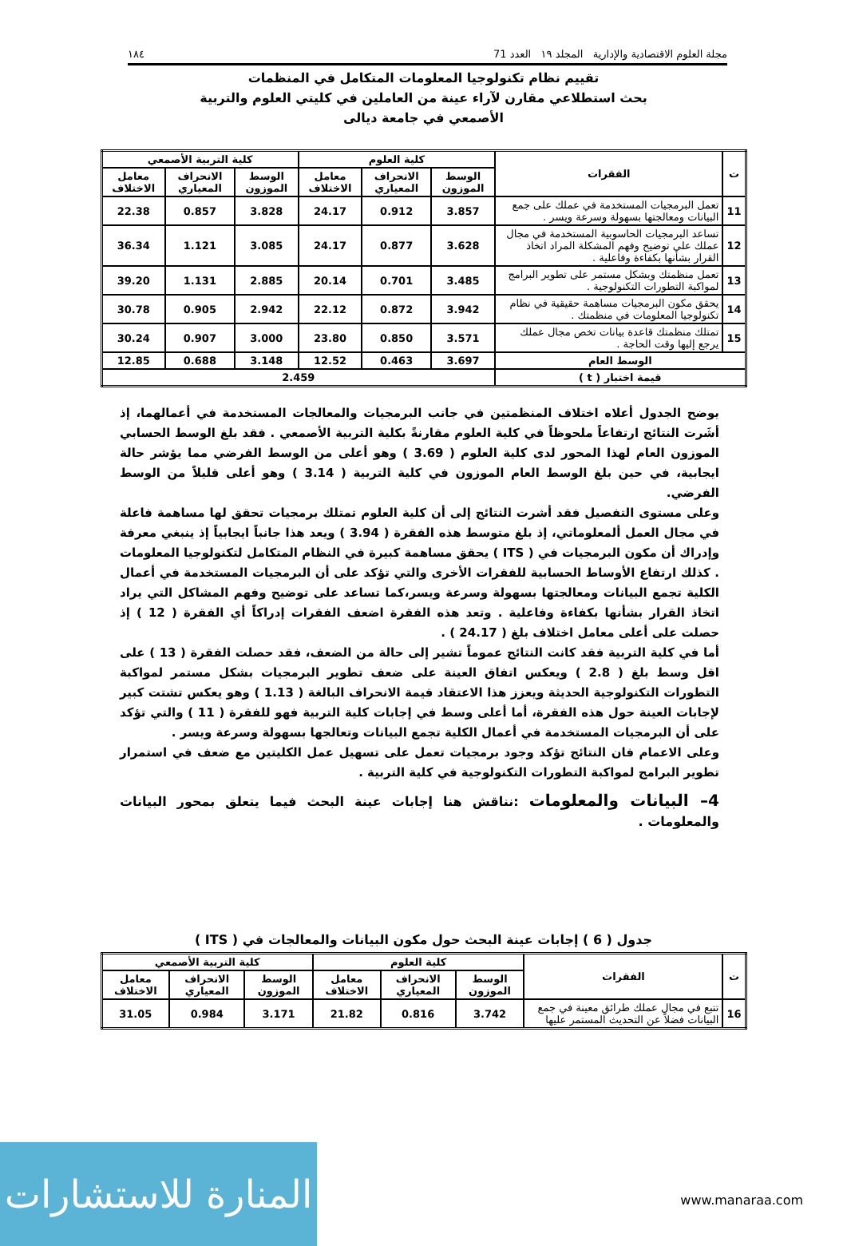مجلة العلوم الاقتصادية والإدارية المجلد ١٩ العدد 71 ١٨٤
تقييم نظام تكنولوجيا المعلومات المتكامل في المنظمات
بحث استطلاعي مقارن لآراء عينة من العاملين في كليتي العلوم والتربية
الأصمعي في جامعة ديالى
| ت | الفقرات | كلية العلوم | | | كلية التربية الأصمعي | | |
| --- | --- | --- | --- | --- | --- | --- | --- |
| | | الوسط الموزون | الانحراف المعياري | معامل الاختلاف | الوسط الموزون | الانحراف المعياري | معامل الاختلاف |
| 11 | تعمل البرمجيات المستخدمة في عملك على جمع البيانات ومعالجتها بسهولة وسرعة ويسر . | 3.857 | 0.912 | 24.17 | 3.828 | 0.857 | 22.38 |
| 12 | تساعد البرمجيات الحاسوبية المستخدمة في مجال عملك على توضيح وفهم المشكلة المراد اتخاذ القرار بشأنها بكفاءة وفاعلية . | 3.628 | 0.877 | 24.17 | 3.085 | 1.121 | 36.34 |
| 13 | تعمل منظمتك وبشكل مستمر على تطوير البرامج لمواكبة التطورات التكنولوجية . | 3.485 | 0.701 | 20.14 | 2.885 | 1.131 | 39.20 |
| 14 | يحقق مكون البرمجيات مساهمة حقيقية في نظام تكنولوجيا المعلومات في منظمتك . | 3.942 | 0.872 | 22.12 | 2.942 | 0.905 | 30.78 |
| 15 | تمتلك منظمتك قاعدة بيانات تخص مجال عملك يرجع إليها وقت الحاجة . | 3.571 | 0.850 | 23.80 | 3.000 | 0.907 | 30.24 |
| الوسط العام | | 3.697 | 0.463 | 12.52 | 3.148 | 0.688 | 12.85 |
| قيمة اختبار ( t ) | | 2.459 | | | | | |
يوضح الجدول أعلاه اختلاف المنظمتين في جانب البرمجيات والمعالجات المستخدمة في أعمالهما، إذ أشَرت النتائج ارتفاعاً ملحوظاً في كلية العلوم مقارنةً بكلية التربية الأصمعي . فقد بلغ الوسط الحسابي الموزون العام لهذا المحور لدى كلية العلوم ( 3.69 ) وهو أعلى من الوسط الفرضي مما يؤشر حالة ايجابية، في حين بلغ الوسط العام الموزون في كلية التربية ( 3.14 ) وهو أعلى قليلاً من الوسط الفرضي.
وعلى مستوى التفصيل فقد أشرت النتائج إلى أن كلية العلوم تمتلك برمجيات تحقق لها مساهمة فاعلة في مجال العمل ألمعلوماتي، إذ بلغ متوسط هذه الفقرة ( 3.94 ) ويعد هذا جانباً ايجابياً إذ ينبغي معرفة وإدراك أن مكون البرمجيات في ( ITS ) يحقق مساهمة كبيرة في النظام المتكامل لتكنولوجيا المعلومات . كذلك ارتفاع الأوساط الحسابية للفقرات الأخرى والتي تؤكد على أن البرمجيات المستخدمة في أعمال الكلية تجمع البيانات ومعالجتها بسهولة وسرعة ويسر،كما تساعد على توضيح وفهم المشاكل التي يراد اتخاذ القرار بشأنها بكفاءة وفاعلية . وتعد هذه الفقرة اضعف الفقرات إدراكاً أي الفقرة ( 12 ) إذ حصلت على أعلى معامل اختلاف بلغ ( 24.17 ) .
أما في كلية التربية فقد كانت النتائج عموماً تشير إلى حالة من الضعف، فقد حصلت الفقرة ( 13 ) على اقل وسط بلغ ( 2.8 ) ويعكس اتفاق العينة على ضعف تطوير البرمجيات بشكل مستمر لمواكبة التطورات التكنولوجية الحديثة ويعزز هذا الاعتقاد قيمة الانحراف البالغة ( 1.13 ) وهو يعكس تشتت كبير لإجابات العينة حول هذه الفقرة، أما أعلى وسط في إجابات كلية التربية فهو للفقرة ( 11 ) والتي تؤكد على أن البرمجيات المستخدمة في أعمال الكلية تجمع البيانات وتعالجها بسهولة وسرعة ويسر .
وعلى الاعمام فان النتائج تؤكد وجود برمجيات تعمل على تسهيل عمل الكليتين مع ضعف في استمرار تطوير البرامج لمواكبة التطورات التكنولوجية في كلية التربية .
4– البيانات والمعلومات :نناقش هنا إجابات عينة البحث فيما يتعلق بمحور البيانات والمعلومات .
جدول ( 6 ) إجابات عينة البحث حول مكون البيانات والمعالجات في ( ITS )
| ت | الفقرات | كلية العلوم | | | كلية التربية الأصمعي | | |
| --- | --- | --- | --- | --- | --- | --- | --- |
| | | الوسط الموزون | الانحراف المعياري | معامل الاختلاف | الوسط الموزون | الانحراف المعياري | معامل الاختلاف |
| 16 | تتبع في مجال عملك طرائق معينة في جمع البيانات فضلاً عن التحديث المستمر عليها | 3.742 | 0.816 | 21.82 | 3.171 | 0.984 | 31.05 |
المنارة للاستشارات
www.manaraa.com